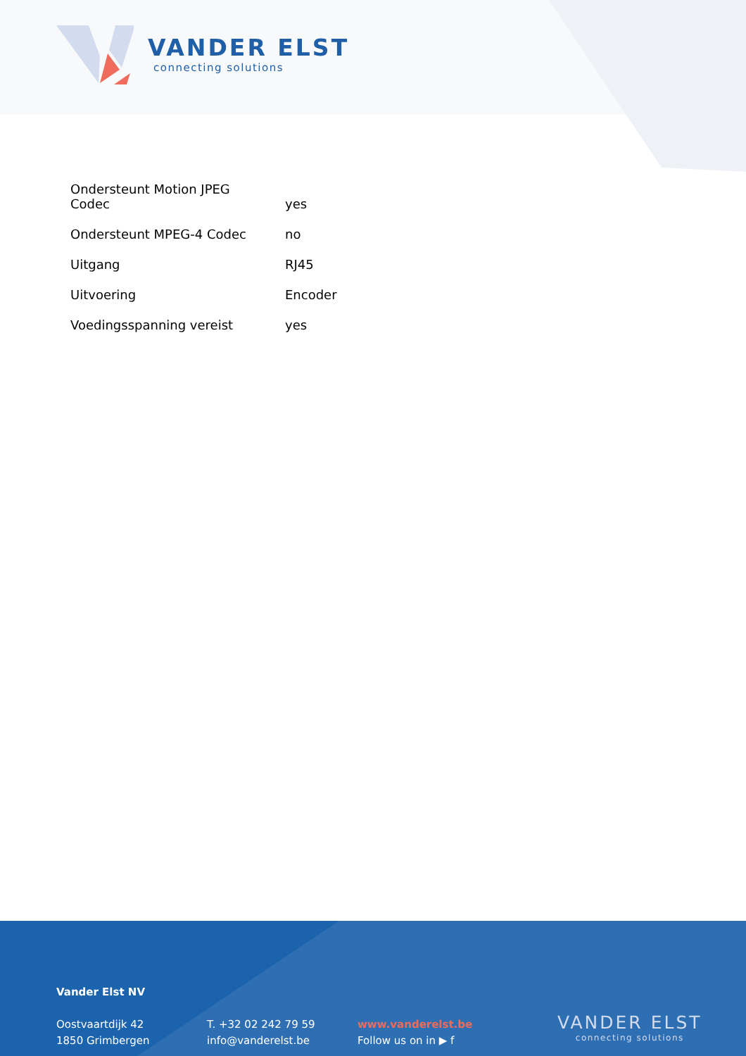VANDER ELST
connecting solutions
| Ondersteunt Motion JPEG Codec | yes |
| Ondersteunt MPEG-4 Codec | no |
| Uitgang | RJ45 |
| Uitvoering | Encoder |
| Voedingsspanning vereist | yes |
Vander Elst NV
Oostvaartdijk 42
1850 Grimbergen
T. +32 02 242 79 59
info@vanderelst.be
www.vanderelst.be
Follow us on in ▶ f
VANDER ELST
connecting solutions